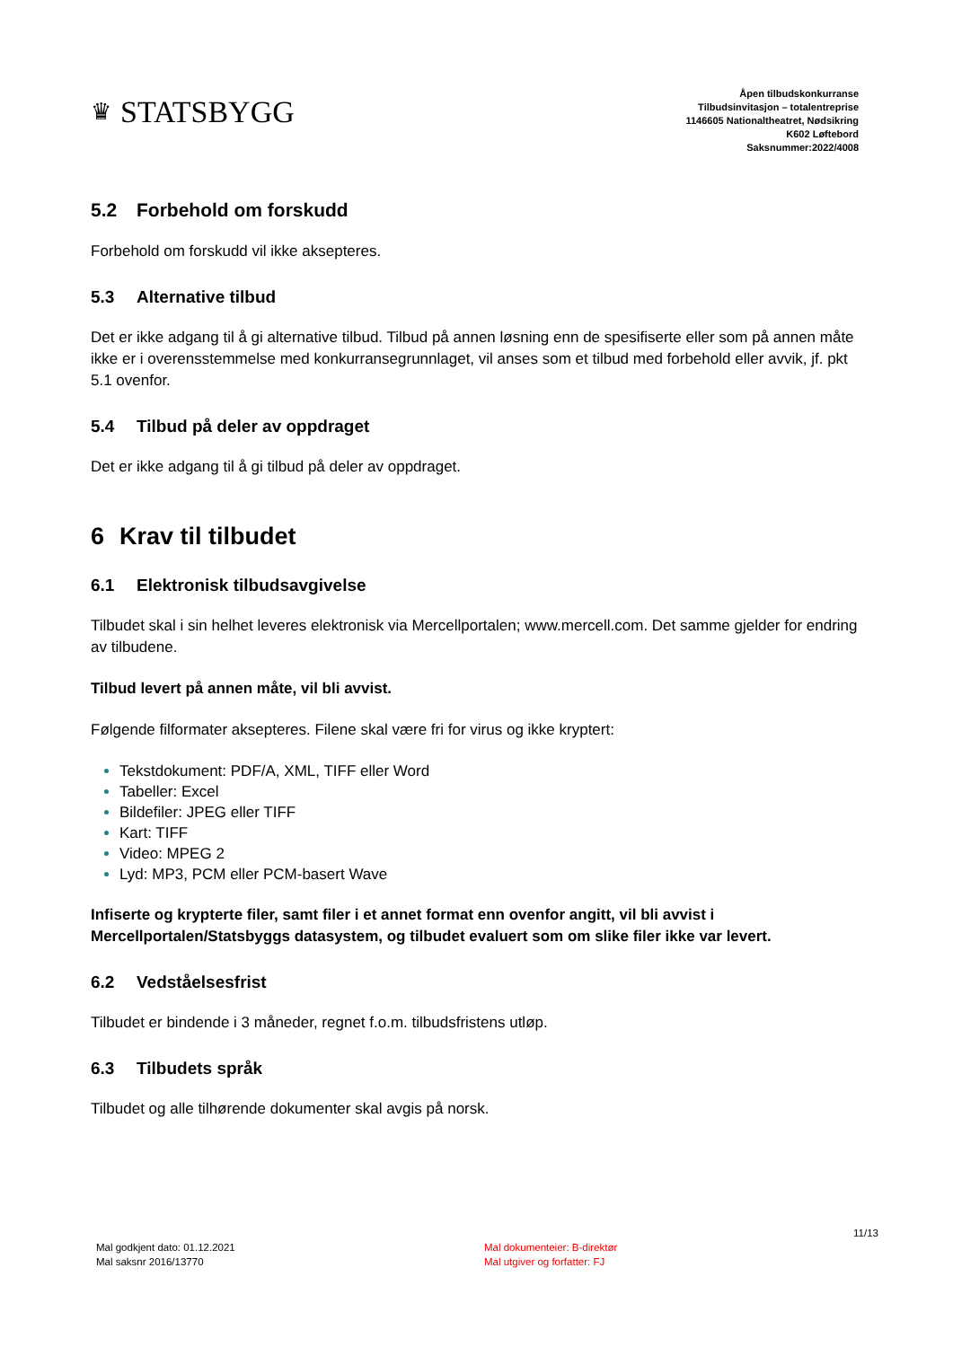♛ STATSBYGG
Åpen tilbudskonkurranse
Tilbudsinvitasjon – totalentreprise
1146605 Nationaltheatret, Nødsikring
K602 Løftebord
Saksnummer:2022/4008
5.2 Forbehold om forskudd
Forbehold om forskudd vil ikke aksepteres.
5.3 Alternative tilbud
Det er ikke adgang til å gi alternative tilbud. Tilbud på annen løsning enn de spesifiserte eller som på annen måte ikke er i overensstemmelse med konkurransegrunnlaget, vil anses som et tilbud med forbehold eller avvik, jf. pkt 5.1 ovenfor.
5.4 Tilbud på deler av oppdraget
Det er ikke adgang til å gi tilbud på deler av oppdraget.
6 Krav til tilbudet
6.1 Elektronisk tilbudsavgivelse
Tilbudet skal i sin helhet leveres elektronisk via Mercellportalen; www.mercell.com. Det samme gjelder for endring av tilbudene.
Tilbud levert på annen måte, vil bli avvist.
Følgende filformater aksepteres. Filene skal være fri for virus og ikke kryptert:
Tekstdokument: PDF/A, XML, TIFF eller Word
Tabeller: Excel
Bildefiler: JPEG eller TIFF
Kart: TIFF
Video: MPEG 2
Lyd: MP3, PCM eller PCM-basert Wave
Infiserte og krypterte filer, samt filer i et annet format enn ovenfor angitt, vil bli avvist i Mercellportalen/Statsbyggs datasystem, og tilbudet evaluert som om slike filer ikke var levert.
6.2 Vedståelsesfrist
Tilbudet er bindende i 3 måneder, regnet f.o.m. tilbudsfristens utløp.
6.3 Tilbudets språk
Tilbudet og alle tilhørende dokumenter skal avgis på norsk.
Mal godkjent dato: 01.12.2021
Mal saksnr 2016/13770
Mal dokumenteier: B-direktør
Mal utgiver og forfatter: FJ
11/13